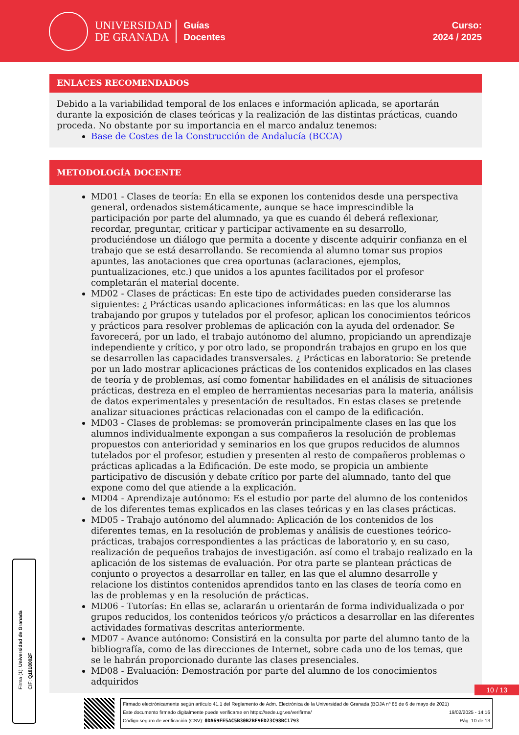UNIVERSIDAD
DE GRANADA
Guías
Docentes
Curso:
2024 / 2025
ENLACES RECOMENDADOS
Debido a la variabilidad temporal de los enlaces e información aplicada, se aportarán durante la exposición de clases teóricas y la realización de las distintas prácticas, cuando proceda. No obstante por su importancia en el marco andaluz tenemos:
Base de Costes de la Construcción de Andalucía (BCCA)
METODOLOGÍA DOCENTE
MD01 - Clases de teoría: En ella se exponen los contenidos desde una perspectiva general, ordenados sistemáticamente, aunque se hace imprescindible la participación por parte del alumnado, ya que es cuando él deberá reflexionar, recordar, preguntar, criticar y participar activamente en su desarrollo, produciéndose un diálogo que permita a docente y discente adquirir confianza en el trabajo que se está desarrollando. Se recomienda al alumno tomar sus propios apuntes, las anotaciones que crea oportunas (aclaraciones, ejemplos, puntualizaciones, etc.) que unidos a los apuntes facilitados por el profesor completarán el material docente.
MD02 - Clases de prácticas: En este tipo de actividades pueden considerarse las siguientes: ¿ Prácticas usando aplicaciones informáticas: en las que los alumnos trabajando por grupos y tutelados por el profesor, aplican los conocimientos teóricos y prácticos para resolver problemas de aplicación con la ayuda del ordenador. Se favorecerá, por un lado, el trabajo autónomo del alumno, propiciando un aprendizaje independiente y crítico, y por otro lado, se propondrán trabajos en grupo en los que se desarrollen las capacidades transversales. ¿ Prácticas en laboratorio: Se pretende por un lado mostrar aplicaciones prácticas de los contenidos explicados en las clases de teoría y de problemas, así como fomentar habilidades en el análisis de situaciones prácticas, destreza en el empleo de herramientas necesarias para la materia, análisis de datos experimentales y presentación de resultados. En estas clases se pretende analizar situaciones prácticas relacionadas con el campo de la edificación.
MD03 - Clases de problemas: se promoverán principalmente clases en las que los alumnos individualmente expongan a sus compañeros la resolución de problemas propuestos con anterioridad y seminarios en los que grupos reducidos de alumnos tutelados por el profesor, estudien y presenten al resto de compañeros problemas o prácticas aplicadas a la Edificación. De este modo, se propicia un ambiente participativo de discusión y debate crítico por parte del alumnado, tanto del que expone como del que atiende a la explicación.
MD04 - Aprendizaje autónomo: Es el estudio por parte del alumno de los contenidos de los diferentes temas explicados en las clases teóricas y en las clases prácticas.
MD05 - Trabajo autónomo del alumnado: Aplicación de los contenidos de los diferentes temas, en la resolución de problemas y análisis de cuestiones teórico-prácticas, trabajos correspondientes a las prácticas de laboratorio y, en su caso, realización de pequeños trabajos de investigación. así como el trabajo realizado en la aplicación de los sistemas de evaluación. Por otra parte se plantean prácticas de conjunto o proyectos a desarrollar en taller, en las que el alumno desarrolle y relacione los distintos contenidos aprendidos tanto en las clases de teoría como en las de problemas y en la resolución de prácticas.
MD06 - Tutorías: En ellas se, aclararán u orientarán de forma individualizada o por grupos reducidos, los contenidos teóricos y/o prácticos a desarrollar en las diferentes actividades formativas descritas anteriormente.
MD07 - Avance autónomo: Consistirá en la consulta por parte del alumno tanto de la bibliografía, como de las direcciones de Internet, sobre cada uno de los temas, que se le habrán proporcionado durante las clases presenciales.
MD08 - Evaluación: Demostración por parte del alumno de los conocimientos adquiridos
10 / 13
Firma (1): Universidad de Granada
CIF: Q1818002F
Firmado electrónicamente según artículo 41.1 del Reglamento de Adm. Electrónica de la Universidad de Granada (BOJA nº 85 de 6 de mayo de 2021)
Este documento firmado digitalmente puede verificarse en https://sede.ugr.es/verifirma/ 19/02/2025 - 14:16
Código seguro de verificación (CSV): 0DA69FE5AC5B30B2BF9ED23C98BC1793 Pág. 10 de 13